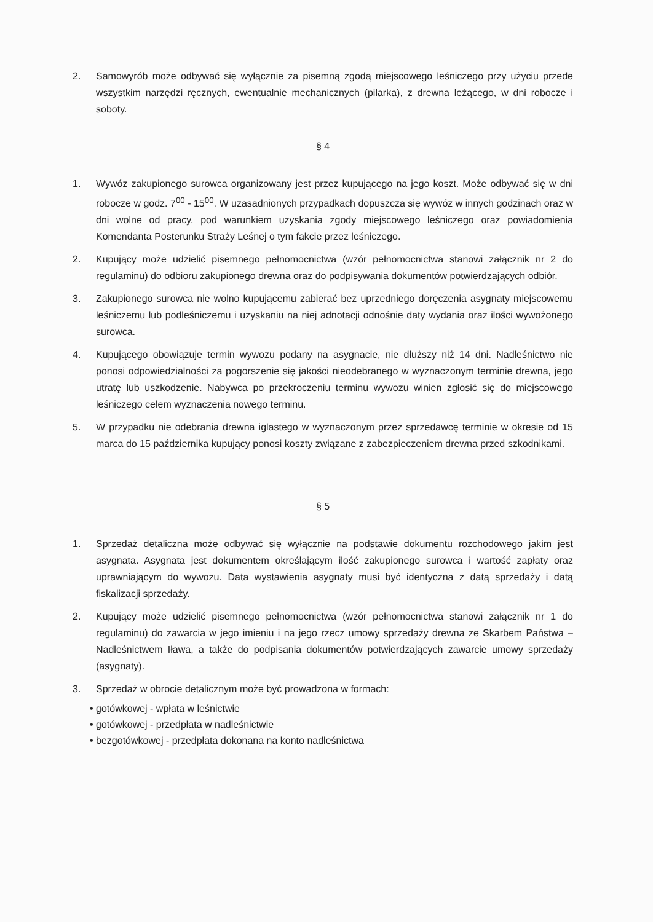2. Samowyrób może odbywać się wyłącznie za pisemną zgodą miejscowego leśniczego przy użyciu przede wszystkim narzędzi ręcznych, ewentualnie mechanicznych (pilarka), z drewna leżącego, w dni robocze i soboty.
§ 4
1. Wywóz zakupionego surowca organizowany jest przez kupującego na jego koszt. Może odbywać się w dni robocze w godz. 7<sup>00</sup> - 15<sup>00</sup>. W uzasadnionych przypadkach dopuszcza się wywóz w innych godzinach oraz w dni wolne od pracy, pod warunkiem uzyskania zgody miejscowego leśniczego oraz powiadomienia Komendanta Posterunku Straży Leśnej o tym fakcie przez leśniczego.
2. Kupujący może udzielić pisemnego pełnomocnictwa (wzór pełnomocnictwa stanowi załącznik nr 2 do regulaminu) do odbioru zakupionego drewna oraz do podpisywania dokumentów potwierdzających odbiór.
3. Zakupionego surowca nie wolno kupującemu zabierać bez uprzedniego doręczenia asygnaty miejscowemu leśniczemu lub podleśniczemu i uzyskaniu na niej adnotacji odnośnie daty wydania oraz ilości wywożonego surowca.
4. Kupującego obowiązuje termin wywozu podany na asygnacie, nie dłuższy niż 14 dni. Nadleśnictwo nie ponosi odpowiedzialności za pogorszenie się jakości nieodebranego w wyznaczonym terminie drewna, jego utratę lub uszkodzenie. Nabywca po przekroczeniu terminu wywozu winien zgłosić się do miejscowego leśniczego celem wyznaczenia nowego terminu.
5. W przypadku nie odebrania drewna iglastego w wyznaczonym przez sprzedawcę terminie w okresie od 15 marca do 15 października kupujący ponosi koszty związane z zabezpieczeniem drewna przed szkodnikami.
§ 5
1. Sprzedaż detaliczna może odbywać się wyłącznie na podstawie dokumentu rozchodowego jakim jest asygnata. Asygnata jest dokumentem określającym ilość zakupionego surowca i wartość zapłaty oraz uprawniającym do wywozu. Data wystawienia asygnaty musi być identyczna z datą sprzedaży i datą fiskalizacji sprzedaży.
2. Kupujący może udzielić pisemnego pełnomocnictwa (wzór pełnomocnictwa stanowi załącznik nr 1 do regulaminu) do zawarcia w jego imieniu i na jego rzecz umowy sprzedaży drewna ze Skarbem Państwa – Nadleśnictwem Iława, a także do podpisania dokumentów potwierdzających zawarcie umowy sprzedaży (asygnaty).
3. Sprzedaż w obrocie detalicznym może być prowadzona w formach:
• gotówkowej - wpłata w leśnictwie
• gotówkowej - przedpłata w nadleśnictwie
• bezgotówkowej - przedpłata dokonana na konto nadleśnictwa